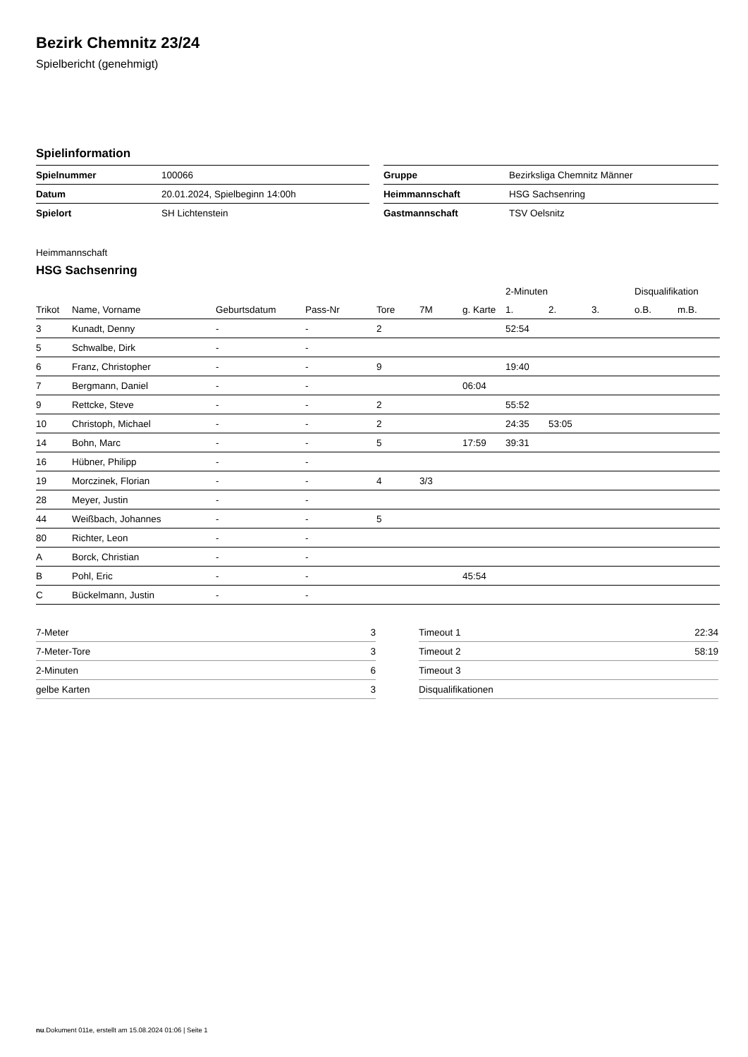Bezirk Chemnitz 23/24
Spielbericht (genehmigt)
Spielinformation
| Spielnummer | 100066 |
| Datum | 20.01.2024, Spielbeginn 14:00h |
| Spielort | SH Lichtenstein |
| Gruppe | Bezirksliga Chemnitz Männer |
| Heimmannschaft | HSG Sachsenring |
| Gastmannschaft | TSV Oelsnitz |
Heimmannschaft
HSG Sachsenring
| | | | | | | | 2-Minuten | | | Disqualifikation | |
| --- | --- | --- | --- | --- | --- | --- | --- | --- | --- | --- | --- |
| Trikot | Name, Vorname | Geburtsdatum | Pass-Nr | Tore | 7M | g. Karte | 1. | 2. | 3. | o.B. | m.B. |
| 3 | Kunadt, Denny | - | - | 2 | | | 52:54 | | | | |
| 5 | Schwalbe, Dirk | - | - | | | | | | | | |
| 6 | Franz, Christopher | - | - | 9 | | | 19:40 | | | | |
| 7 | Bergmann, Daniel | - | - | | | 06:04 | | | | | |
| 9 | Rettcke, Steve | - | - | 2 | | | 55:52 | | | | |
| 10 | Christoph, Michael | - | - | 2 | | | 24:35 | 53:05 | | | |
| 14 | Bohn, Marc | - | - | 5 | | 17:59 | 39:31 | | | | |
| 16 | Hübner, Philipp | - | - | | | | | | | | |
| 19 | Morczinek, Florian | - | - | 4 | 3/3 | | | | | | |
| 28 | Meyer, Justin | - | - | | | | | | | | |
| 44 | Weißbach, Johannes | - | - | 5 | | | | | | | |
| 80 | Richter, Leon | - | - | | | | | | | | |
| A | Borck, Christian | - | - | | | | | | | | |
| B | Pohl, Eric | - | - | | | 45:54 | | | | | |
| C | Bückelmann, Justin | - | - | | | | | | | | |
| 7-Meter | 3 |
| 7-Meter-Tore | 3 |
| 2-Minuten | 6 |
| gelbe Karten | 3 |
| Timeout 1 | 22:34 |
| Timeout 2 | 58:19 |
| Timeout 3 | |
| Disqualifikationen | |
nu.Dokument 011e, erstellt am 15.08.2024 01:06 | Seite 1